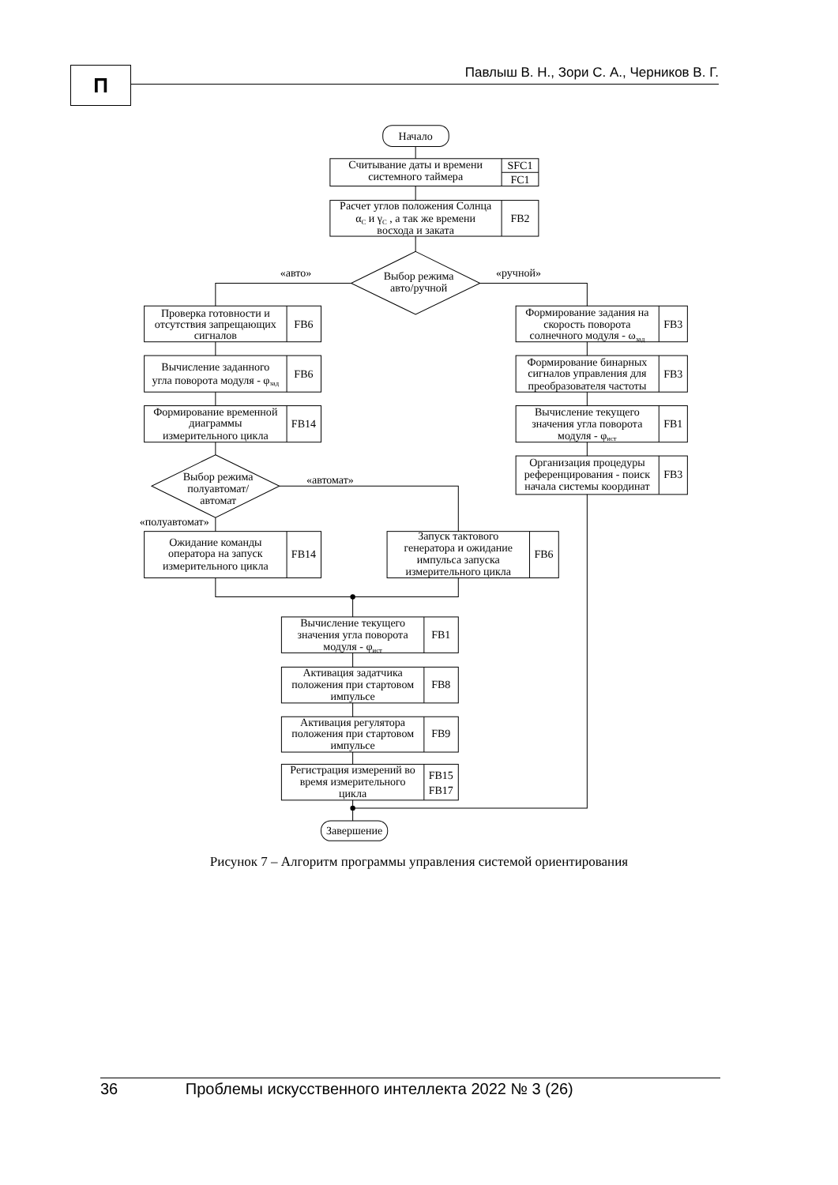П
Павлыш В. Н., Зори С. А., Черников В. Г.
Начало
Считывание даты и времени
системного таймера
SFC1
FC1
Расчет углов положения Солнца
αC и γC , а так же времени
восхода и заката
FB2
Выбор режима
авто/ручной
«авто»
«ручной»
Проверка готовности и
отсутствия запрещающих
сигналов
FB6
Вычисление заданного
угла поворота модуля - φзад
FB6
Формирование временной
диаграммы
измерительного цикла
FB14
Формирование задания на
скорость поворота
солнечного модуля - ωзад
FB3
Формирование бинарных
сигналов управления для
преобразователя частоты
FB3
Вычисление текущего
значения угла поворота
модуля - φист
FB1
Организация процедуры
референцирования - поиск
начала системы координат
FB3
Выбор режима
полуавтомат/
автомат
«автомат»
«полуавтомат»
Ожидание команды
оператора на запуск
измерительного цикла
FB14
Запуск тактового
генератора и ожидание
импульса запуска
измерительного цикла
FB6
Вычисление текущего
значения угла поворота
модуля - φист
FB1
Активация задатчика
положения при стартовом
импульсе
FB8
Активация регулятора
положения при стартовом
импульсе
FB9
Регистрация измерений во
время измерительного
цикла
FB15
FB17
Завершение
Рисунок 7 – Алгоритм программы управления системой ориентирования
36 Проблемы искусственного интеллекта 2022 № 3 (26)